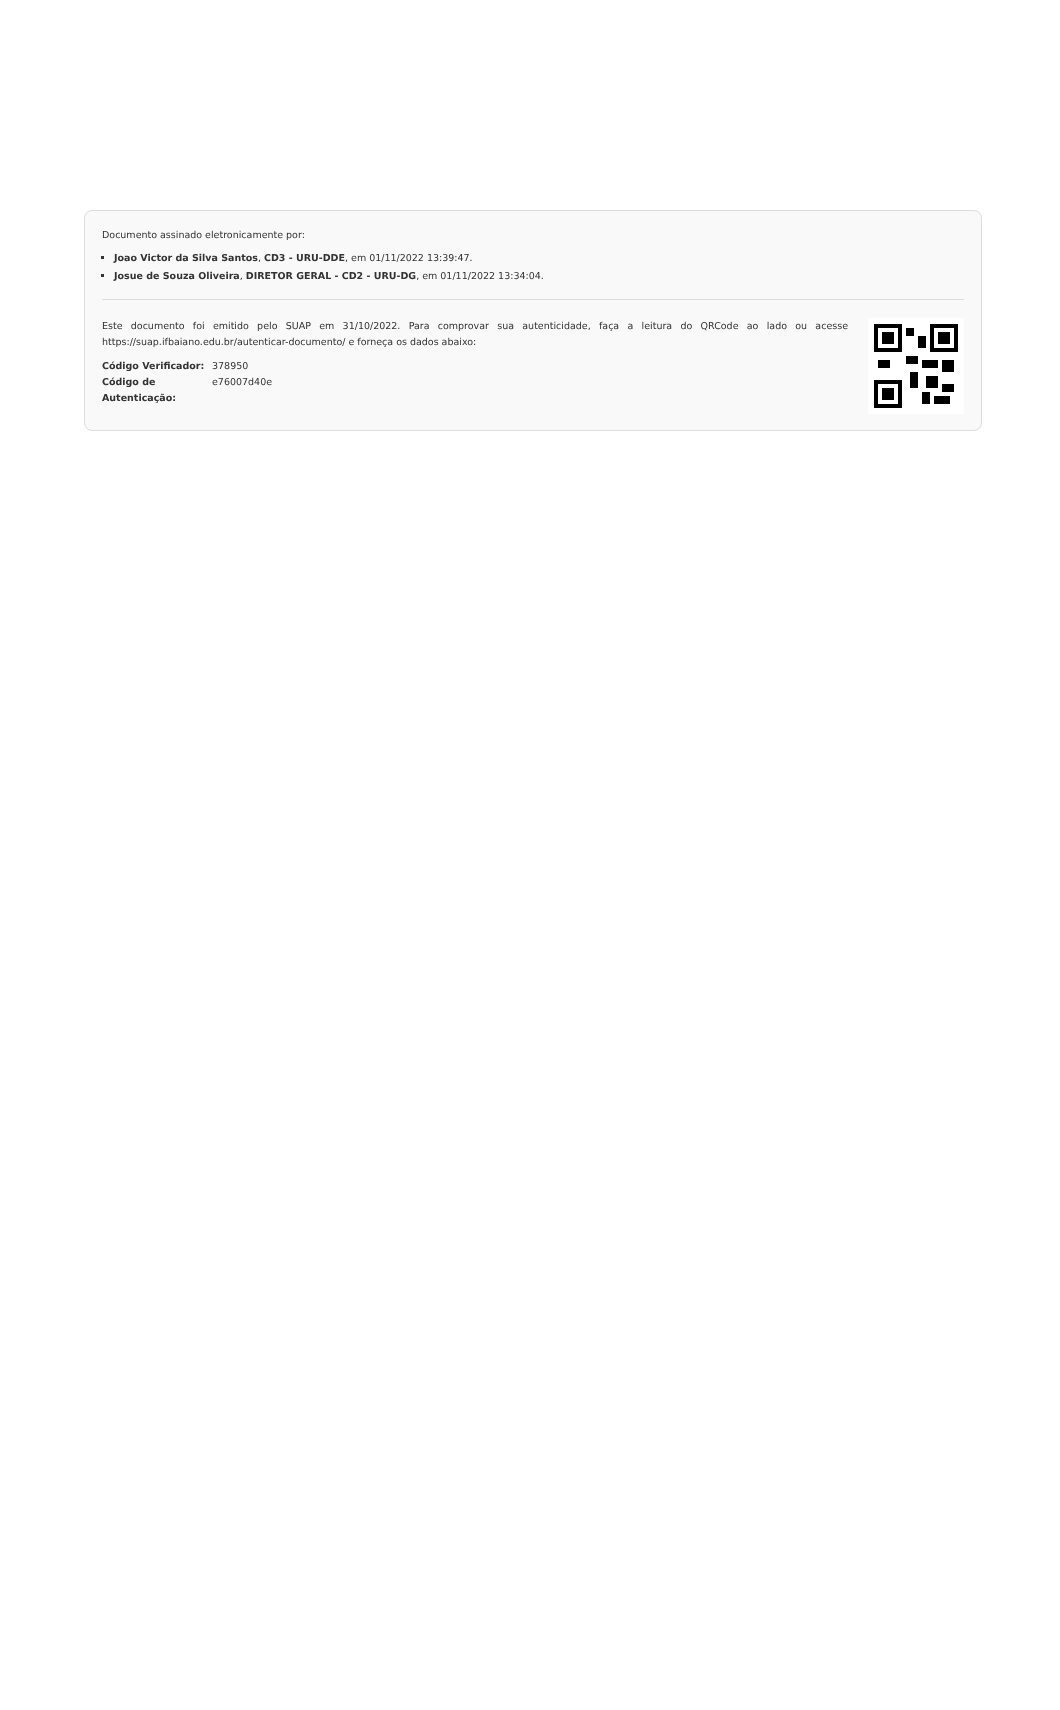Documento assinado eletronicamente por:
Joao Victor da Silva Santos, CD3 - URU-DDE, em 01/11/2022 13:39:47.
Josue de Souza Oliveira, DIRETOR GERAL - CD2 - URU-DG, em 01/11/2022 13:34:04.
Este documento foi emitido pelo SUAP em 31/10/2022. Para comprovar sua autenticidade, faça a leitura do QRCode ao lado ou acesse https://suap.ifbaiano.edu.br/autenticar-documento/ e forneça os dados abaixo:
| Código Verificador: | 378950 |
| Código de Autenticação: | e76007d40e |